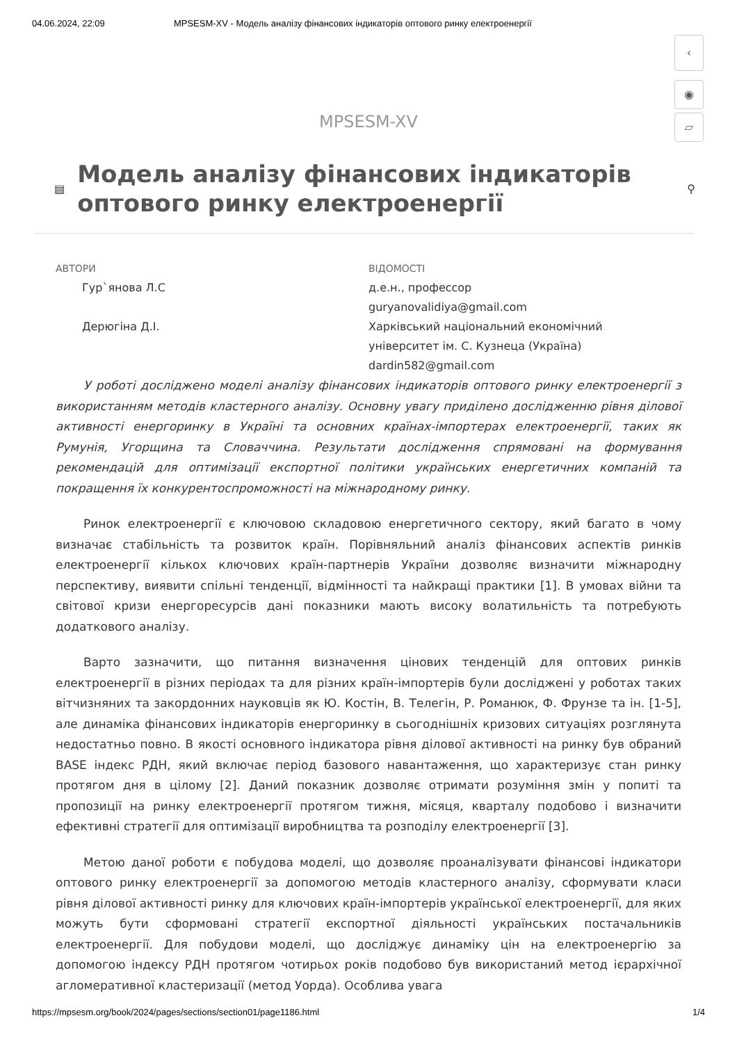04.06.2024, 22:09 MPSESM-XV - Модель аналізу фінансових індикаторів оптового ринку електроенергії
‹
◉
▱
MPSESM-XV
▤
Модель аналізу фінансових індикаторів оптового ринку електроенергії
⚲
АВТОРИ
Гур`янова Л.С
Дерюгіна Д.І.
ВІДОМОСТІ
д.е.н., профессор
guryanovalidiya@gmail.com
Харківський національний економічний
університет ім. С. Кузнеца (Україна)
dardin582@gmail.com
У роботі досліджено моделі аналізу фінансових індикаторів оптового ринку електроенергії з використанням методів кластерного аналізу. Основну увагу приділено дослідженню рівня ділової активності енергоринку в Україні та основних країнах-імпортерах електроенергії, таких як Румунія, Угорщина та Словаччина. Результати дослідження спрямовані на формування рекомендацій для оптимізації експортної політики українських енергетичних компаній та покращення їх конкурентоспроможності на міжнародному ринку.
Ринок електроенергії є ключовою складовою енергетичного сектору, який багато в чому визначає стабільність та розвиток країн. Порівняльний аналіз фінансових аспектів ринків електроенергії кількох ключових країн-партнерів України дозволяє визначити міжнародну перспективу, виявити спільні тенденції, відмінності та найкращі практики [1]. В умовах війни та світової кризи енергоресурсів дані показники мають високу волатильність та потребують додаткового аналізу.
Варто зазначити, що питання визначення цінових тенденцій для оптових ринків електроенергії в різних періодах та для різних країн-імпортерів були досліджені у роботах таких вітчизняних та закордонних науковців як Ю. Костін, В. Телегін, Р. Романюк, Ф. Фрунзе та ін. [1-5], але динаміка фінансових індикаторів енергоринку в сьогоднішніх кризових ситуаціях розглянута недостатньо повно. В якості основного індикатора рівня ділової активності на ринку був обраний BASE індекс РДН, який включає період базового навантаження, що характеризує стан ринку протягом дня в цілому [2]. Даний показник дозволяє отримати розуміння змін у попиті та пропозиції на ринку електроенергії протягом тижня, місяця, кварталу подобово і визначити ефективні стратегії для оптимізації виробництва та розподілу електроенергії [3].
Метою даної роботи є побудова моделі, що дозволяє проаналізувати фінансові індикатори оптового ринку електроенергії за допомогою методів кластерного аналізу, сформувати класи рівня ділової активності ринку для ключових країн-імпортерів української електроенергії, для яких можуть бути сформовані стратегії експортної діяльності українських постачальників електроенергії. Для побудови моделі, що досліджує динаміку цін на електроенергію за допомогою індексу РДН протягом чотирьох років подобово був використаний метод ієрархічної агломеративної кластеризації (метод Уорда). Особлива увага
https://mpsesm.org/book/2024/pages/sections/section01/page1186.html 1/4